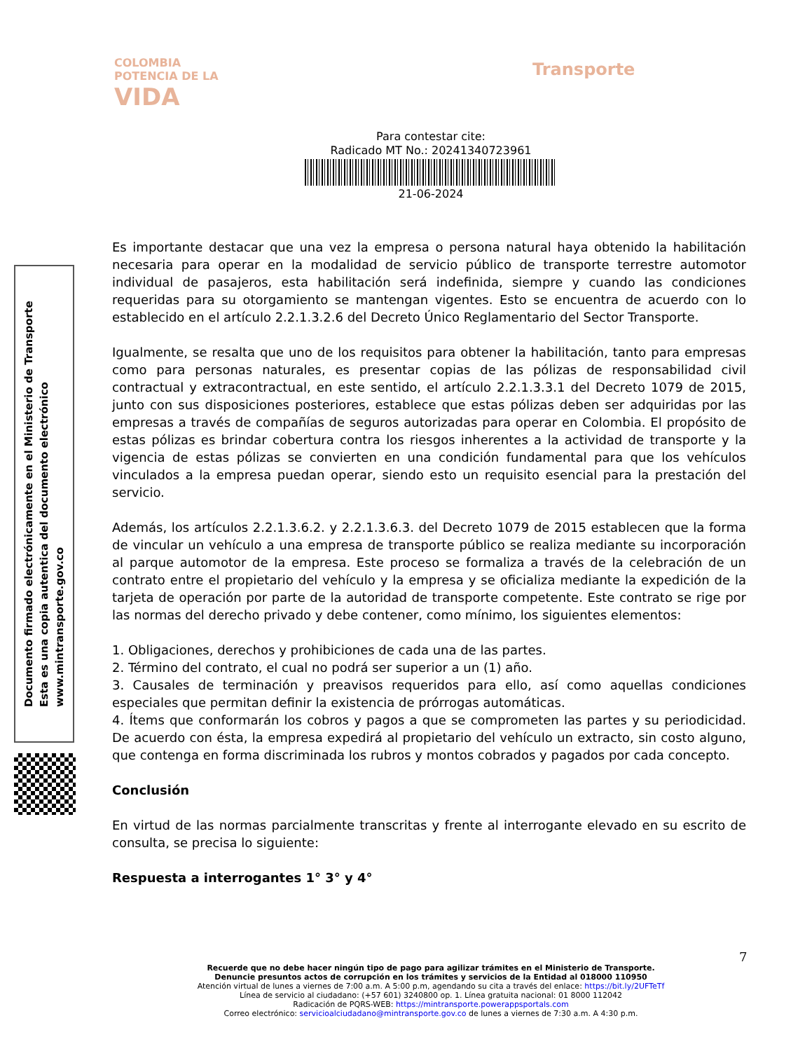COLOMBIA
POTENCIA DE LA
VIDA
Transporte
Para contestar cite:
Radicado MT No.: 20241340723961
21-06-2024
Documento firmado electrónicamente en el Ministerio de Transporte
Esta es una copia autentica del documento electrónico
www.mintransporte.gov.co
Es importante destacar que una vez la empresa o persona natural haya obtenido la habilitación necesaria para operar en la modalidad de servicio público de transporte terrestre automotor individual de pasajeros, esta habilitación será indefinida, siempre y cuando las condiciones requeridas para su otorgamiento se mantengan vigentes. Esto se encuentra de acuerdo con lo establecido en el artículo 2.2.1.3.2.6 del Decreto Único Reglamentario del Sector Transporte.
Igualmente, se resalta que uno de los requisitos para obtener la habilitación, tanto para empresas como para personas naturales, es presentar copias de las pólizas de responsabilidad civil contractual y extracontractual, en este sentido, el artículo 2.2.1.3.3.1 del Decreto 1079 de 2015, junto con sus disposiciones posteriores, establece que estas pólizas deben ser adquiridas por las empresas a través de compañías de seguros autorizadas para operar en Colombia. El propósito de estas pólizas es brindar cobertura contra los riesgos inherentes a la actividad de transporte y la vigencia de estas pólizas se convierten en una condición fundamental para que los vehículos vinculados a la empresa puedan operar, siendo esto un requisito esencial para la prestación del servicio.
Además, los artículos 2.2.1.3.6.2. y 2.2.1.3.6.3. del Decreto 1079 de 2015 establecen que la forma de vincular un vehículo a una empresa de transporte público se realiza mediante su incorporación al parque automotor de la empresa. Este proceso se formaliza a través de la celebración de un contrato entre el propietario del vehículo y la empresa y se oficializa mediante la expedición de la tarjeta de operación por parte de la autoridad de transporte competente. Este contrato se rige por las normas del derecho privado y debe contener, como mínimo, los siguientes elementos:
1. Obligaciones, derechos y prohibiciones de cada una de las partes.
2. Término del contrato, el cual no podrá ser superior a un (1) año.
3. Causales de terminación y preavisos requeridos para ello, así como aquellas condiciones especiales que permitan definir la existencia de prórrogas automáticas.
4. Ítems que conformarán los cobros y pagos a que se comprometen las partes y su periodicidad. De acuerdo con ésta, la empresa expedirá al propietario del vehículo un extracto, sin costo alguno, que contenga en forma discriminada los rubros y montos cobrados y pagados por cada concepto.
Conclusión
En virtud de las normas parcialmente transcritas y frente al interrogante elevado en su escrito de consulta, se precisa lo siguiente:
Respuesta a interrogantes 1° 3° y 4°
7
Recuerde que no debe hacer ningún tipo de pago para agilizar trámites en el Ministerio de Transporte.
Denuncie presuntos actos de corrupción en los trámites y servicios de la Entidad al 018000 110950
Atención virtual de lunes a viernes de 7:00 a.m. A 5:00 p.m, agendando su cita a través del enlace: https://bit.ly/2UFTeTf
Línea de servicio al ciudadano: (+57 601) 3240800 op. 1. Línea gratuita nacional: 01 8000 112042
Radicación de PQRS-WEB: https://mintransporte.powerappsportals.com
Correo electrónico: servicioalciudadano@mintransporte.gov.co de lunes a viernes de 7:30 a.m. A 4:30 p.m.